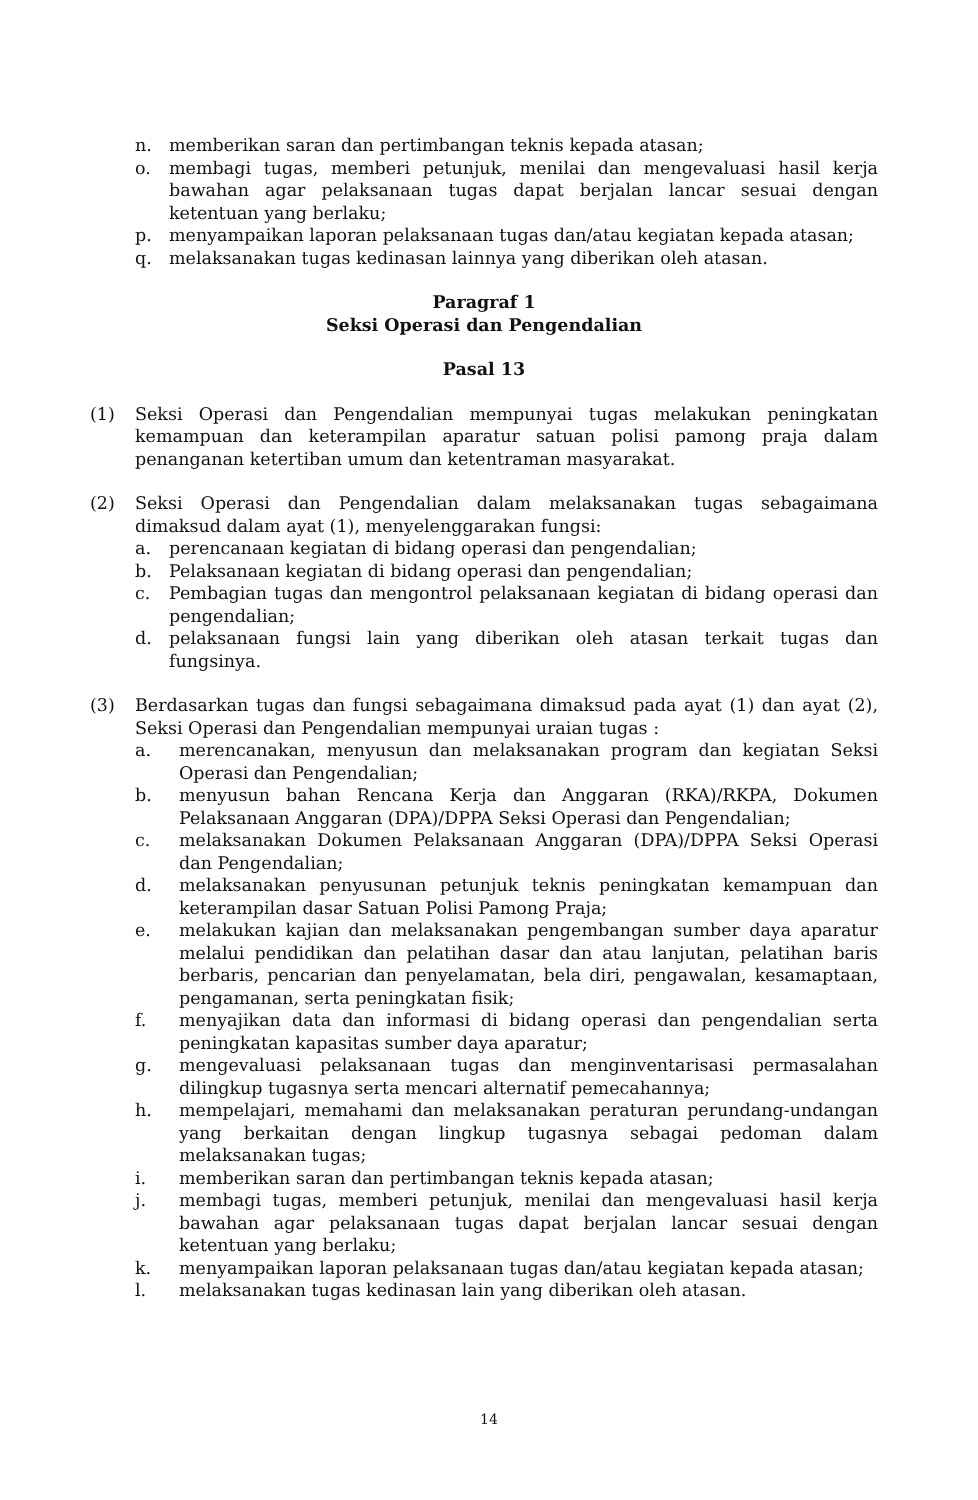n. memberikan saran dan pertimbangan teknis kepada atasan;
o. membagi tugas, memberi petunjuk, menilai dan mengevaluasi hasil kerja bawahan agar pelaksanaan tugas dapat berjalan lancar sesuai dengan ketentuan yang berlaku;
p. menyampaikan laporan pelaksanaan tugas dan/atau kegiatan kepada atasan;
q. melaksanakan tugas kedinasan lainnya yang diberikan oleh atasan.
Paragraf 1
Seksi Operasi dan Pengendalian
Pasal 13
(1) Seksi Operasi dan Pengendalian mempunyai tugas melakukan peningkatan kemampuan dan keterampilan aparatur satuan polisi pamong praja dalam penanganan ketertiban umum dan ketentraman masyarakat.
(2) Seksi Operasi dan Pengendalian dalam melaksanakan tugas sebagaimana dimaksud dalam ayat (1), menyelenggarakan fungsi:
a. perencanaan kegiatan di bidang operasi dan pengendalian;
b. Pelaksanaan kegiatan di bidang operasi dan pengendalian;
c. Pembagian tugas dan mengontrol pelaksanaan kegiatan di bidang operasi dan pengendalian;
d. pelaksanaan fungsi lain yang diberikan oleh atasan terkait tugas dan fungsinya.
(3) Berdasarkan tugas dan fungsi sebagaimana dimaksud pada ayat (1) dan ayat (2), Seksi Operasi dan Pengendalian mempunyai uraian tugas :
a. merencanakan, menyusun dan melaksanakan program dan kegiatan Seksi Operasi dan Pengendalian;
b. menyusun bahan Rencana Kerja dan Anggaran (RKA)/RKPA, Dokumen Pelaksanaan Anggaran (DPA)/DPPA Seksi Operasi dan Pengendalian;
c. melaksanakan Dokumen Pelaksanaan Anggaran (DPA)/DPPA Seksi Operasi dan Pengendalian;
d. melaksanakan penyusunan petunjuk teknis peningkatan kemampuan dan keterampilan dasar Satuan Polisi Pamong Praja;
e. melakukan kajian dan melaksanakan pengembangan sumber daya aparatur melalui pendidikan dan pelatihan dasar dan atau lanjutan, pelatihan baris berbaris, pencarian dan penyelamatan, bela diri, pengawalan, kesamaptaan, pengamanan, serta peningkatan fisik;
f. menyajikan data dan informasi di bidang operasi dan pengendalian serta peningkatan kapasitas sumber daya aparatur;
g. mengevaluasi pelaksanaan tugas dan menginventarisasi permasalahan dilingkup tugasnya serta mencari alternatif pemecahannya;
h. mempelajari, memahami dan melaksanakan peraturan perundang-undangan yang berkaitan dengan lingkup tugasnya sebagai pedoman dalam melaksanakan tugas;
i. memberikan saran dan pertimbangan teknis kepada atasan;
j. membagi tugas, memberi petunjuk, menilai dan mengevaluasi hasil kerja bawahan agar pelaksanaan tugas dapat berjalan lancar sesuai dengan ketentuan yang berlaku;
k. menyampaikan laporan pelaksanaan tugas dan/atau kegiatan kepada atasan;
l. melaksanakan tugas kedinasan lain yang diberikan oleh atasan.
14